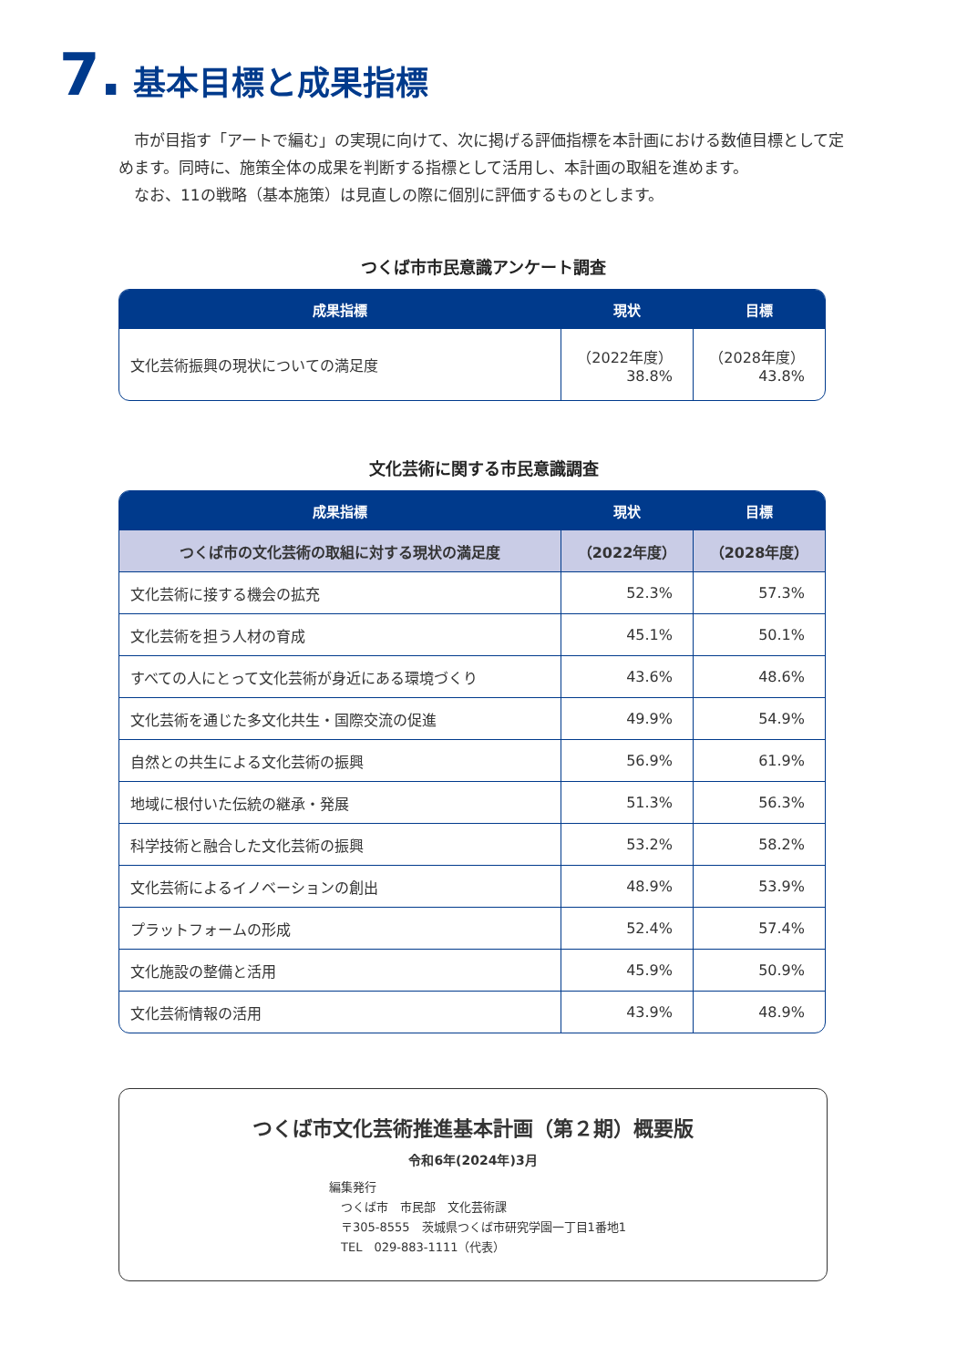7. 基本目標と成果指標
市が目指す「アートで編む」の実現に向けて、次に掲げる評価指標を本計画における数値目標として定めます。同時に、施策全体の成果を判断する指標として活用し、本計画の取組を進めます。
なお、11の戦略（基本施策）は見直しの際に個別に評価するものとします。
つくば市市民意識アンケート調査
| 成果指標 | 現状 | 目標 |
| --- | --- | --- |
| 文化芸術振興の現状についての満足度 | （2022年度） 38.8% | （2028年度） 43.8% |
文化芸術に関する市民意識調査
| 成果指標 | 現状 | 目標 |
| --- | --- | --- |
| つくば市の文化芸術の取組に対する現状の満足度 | （2022年度） | （2028年度） |
| 文化芸術に接する機会の拡充 | 52.3% | 57.3% |
| 文化芸術を担う人材の育成 | 45.1% | 50.1% |
| すべての人にとって文化芸術が身近にある環境づくり | 43.6% | 48.6% |
| 文化芸術を通じた多文化共生・国際交流の促進 | 49.9% | 54.9% |
| 自然との共生による文化芸術の振興 | 56.9% | 61.9% |
| 地域に根付いた伝統の継承・発展 | 51.3% | 56.3% |
| 科学技術と融合した文化芸術の振興 | 53.2% | 58.2% |
| 文化芸術によるイノベーションの創出 | 48.9% | 53.9% |
| プラットフォームの形成 | 52.4% | 57.4% |
| 文化施設の整備と活用 | 45.9% | 50.9% |
| 文化芸術情報の活用 | 43.9% | 48.9% |
つくば市文化芸術推進基本計画（第２期）概要版
令和6年(2024年)3月
編集発行
　つくば市　市民部　文化芸術課
　〒305-8555　茨城県つくば市研究学園一丁目1番地1
　TEL　029-883-1111（代表）